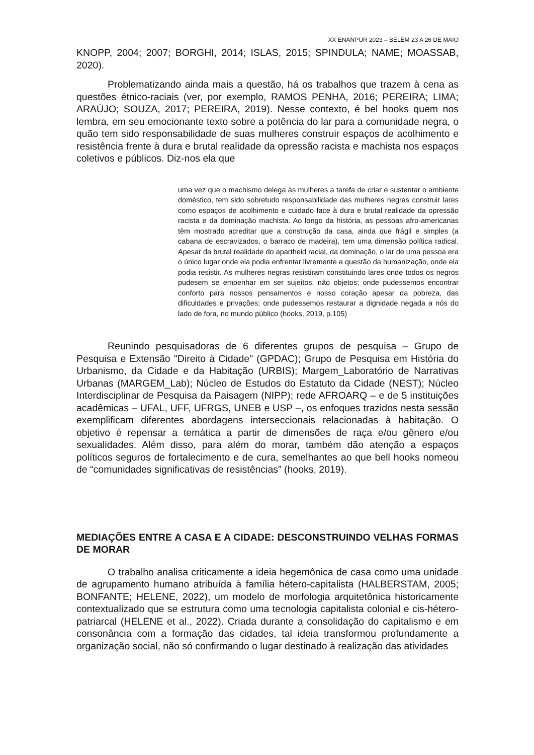XX ENANPUR 2023 – BELÉM 23 A 26 DE MAIO
KNOPP, 2004; 2007; BORGHI, 2014; ISLAS, 2015; SPINDULA; NAME; MOASSAB, 2020).
Problematizando ainda mais a questão, há os trabalhos que trazem à cena as questões étnico-raciais (ver, por exemplo, RAMOS PENHA, 2016; PEREIRA; LIMA; ARAÚJO; SOUZA, 2017; PEREIRA, 2019). Nesse contexto, é bel hooks quem nos lembra, em seu emocionante texto sobre a potência do lar para a comunidade negra, o quão tem sido responsabilidade de suas mulheres construir espaços de acolhimento e resistência frente à dura e brutal realidade da opressão racista e machista nos espaços coletivos e públicos. Diz-nos ela que
uma vez que o machismo delega às mulheres a tarefa de criar e sustentar o ambiente doméstico, tem sido sobretudo responsabilidade das mulheres negras construir lares como espaços de acolhimento e cuidado face à dura e brutal realidade da opressão racista e da dominação machista. Ao longo da história, as pessoas afro-americanas têm mostrado acreditar que a construção da casa, ainda que frágil e simples (a cabana de escravizados, o barraco de madeira), tem uma dimensão política radical. Apesar da brutal realidade do apartheid racial, da dominação, o lar de uma pessoa era o único lugar onde ela podia enfrentar livremente a questão da humanização, onde ela podia resistir. As mulheres negras resistiram constituindo lares onde todos os negros pudesem se empenhar em ser sujeitos, não objetos; onde pudessemos encontrar conforto para nossos pensamentos e nosso coração apesar da pobreza, das dificuldades e privações; onde pudessemos restaurar a dignidade negada a nós do lado de fora, no mundo público (hooks, 2019, p.105)
Reunindo pesquisadoras de 6 diferentes grupos de pesquisa – Grupo de Pesquisa e Extensão "Direito à Cidade" (GPDAC); Grupo de Pesquisa em História do Urbanismo, da Cidade e da Habitação (URBIS); Margem_Laboratório de Narrativas Urbanas (MARGEM_Lab); Núcleo de Estudos do Estatuto da Cidade (NEST); Núcleo Interdisciplinar de Pesquisa da Paisagem (NIPP); rede AFROARQ – e de 5 instituições acadêmicas – UFAL, UFF, UFRGS, UNEB e USP –, os enfoques trazidos nesta sessão exemplificam diferentes abordagens interseccionais relacionadas à habitação. O objetivo é repensar a temática a partir de dimensões de raça e/ou gênero e/ou sexualidades. Além disso, para além do morar, também dão atenção a espaços políticos seguros de fortalecimento e de cura, semelhantes ao que bell hooks nomeou de “comunidades significativas de resistências” (hooks, 2019).
MEDIAÇÕES ENTRE A CASA E A CIDADE: DESCONSTRUINDO VELHAS FORMAS DE MORAR
O trabalho analisa criticamente a ideia hegemônica de casa como uma unidade de agrupamento humano atribuída à família hétero-capitalista (HALBERSTAM, 2005; BONFANTE; HELENE, 2022), um modelo de morfologia arquitetônica historicamente contextualizado que se estrutura como uma tecnologia capitalista colonial e cis-hétero-patriarcal (HELENE et al., 2022). Criada durante a consolidação do capitalismo e em consonância com a formação das cidades, tal ideia transformou profundamente a organização social, não só confirmando o lugar destinado à realização das atividades